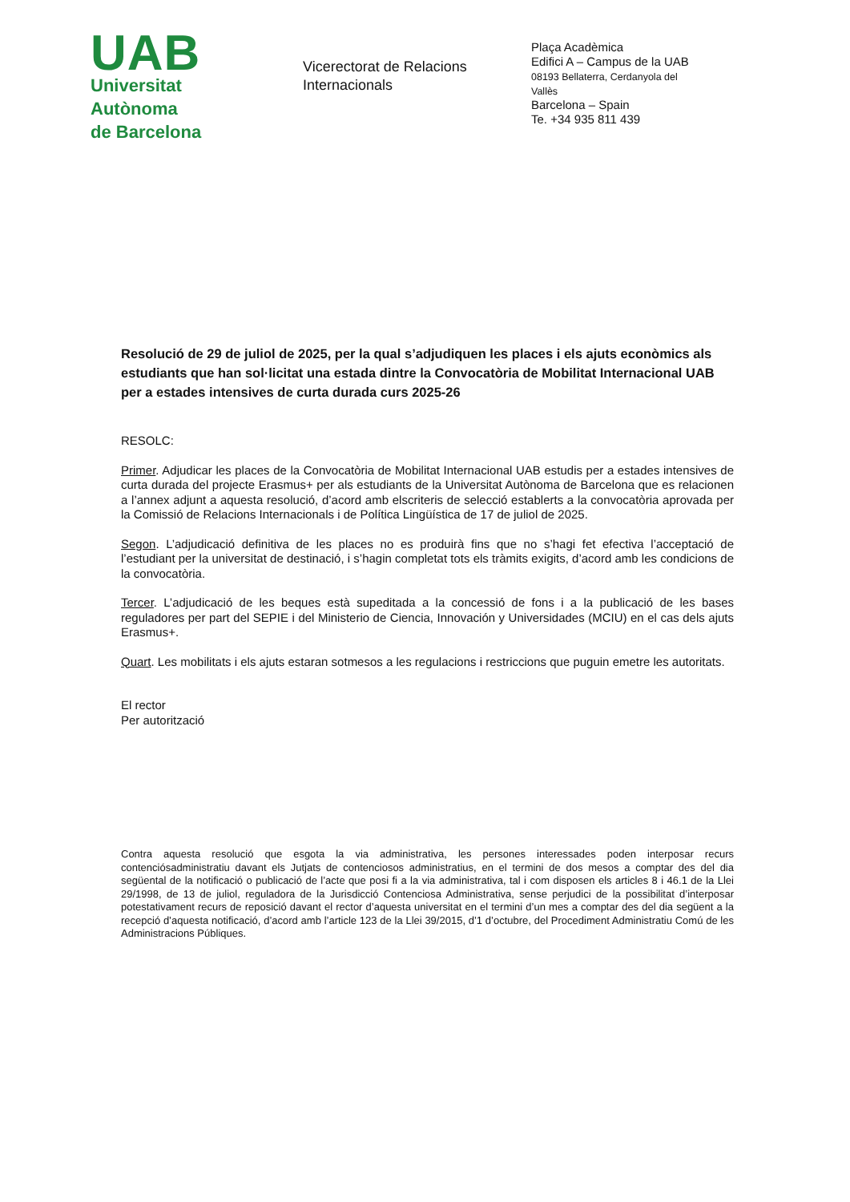UAB
Universitat
Autònoma
de Barcelona
Vicerectorat de Relacions Internacionals
Plaça Acadèmica
Edifici A – Campus de la UAB
08193 Bellaterra, Cerdanyola del Vallès
Barcelona – Spain
Te. +34 935 811 439
Resolució de 29 de juliol de 2025, per la qual s’adjudiquen les places i els ajuts econòmics als estudiants que han sol·licitat una estada dintre la Convocatòria de Mobilitat Internacional UAB per a estades intensives de curta durada curs 2025-26
RESOLC:
Primer. Adjudicar les places de la Convocatòria de Mobilitat Internacional UAB estudis per a estades intensives de curta durada del projecte Erasmus+ per als estudiants de la Universitat Autònoma de Barcelona que es relacionen a l’annex adjunt a aquesta resolució, d’acord amb elscriteris de selecció establerts a la convocatòria aprovada per la Comissió de Relacions Internacionals i de Política Lingüística de 17 de juliol de 2025.
Segon. L’adjudicació definitiva de les places no es produirà fins que no s’hagi fet efectiva l’acceptació de l’estudiant per la universitat de destinació, i s’hagin completat tots els tràmits exigits, d’acord amb les condicions de la convocatòria.
Tercer. L’adjudicació de les beques està supeditada a la concessió de fons i a la publicació de les bases reguladores per part del SEPIE i del Ministerio de Ciencia, Innovación y Universidades (MCIU) en el cas dels ajuts Erasmus+.
Quart. Les mobilitats i els ajuts estaran sotmesos a les regulacions i restriccions que puguin emetre les autoritats.
El rector
Per autorització
Contra aquesta resolució que esgota la via administrativa, les persones interessades poden interposar recurs contenciósadministratiu davant els Jutjats de contenciosos administratius, en el termini de dos mesos a comptar des del dia següental de la notificació o publicació de l’acte que posi fi a la via administrativa, tal i com disposen els articles 8 i 46.1 de la Llei 29/1998, de 13 de juliol, reguladora de la Jurisdicció Contenciosa Administrativa, sense perjudici de la possibilitat d’interposar potestativament recurs de reposició davant el rector d’aquesta universitat en el termini d’un mes a comptar des del dia següent a la recepció d’aquesta notificació, d’acord amb l’article 123 de la Llei 39/2015, d’1 d’octubre, del Procediment Administratiu Comú de les Administracions Públiques.